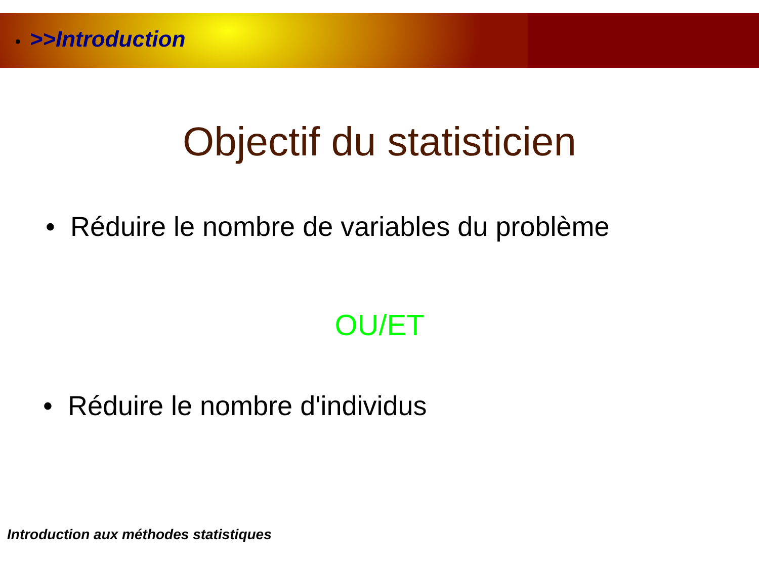• >>Introduction
Objectif du statisticien
• Réduire le nombre de variables du problème
OU/ET
• Réduire le nombre d'individus
Introduction aux méthodes statistiques